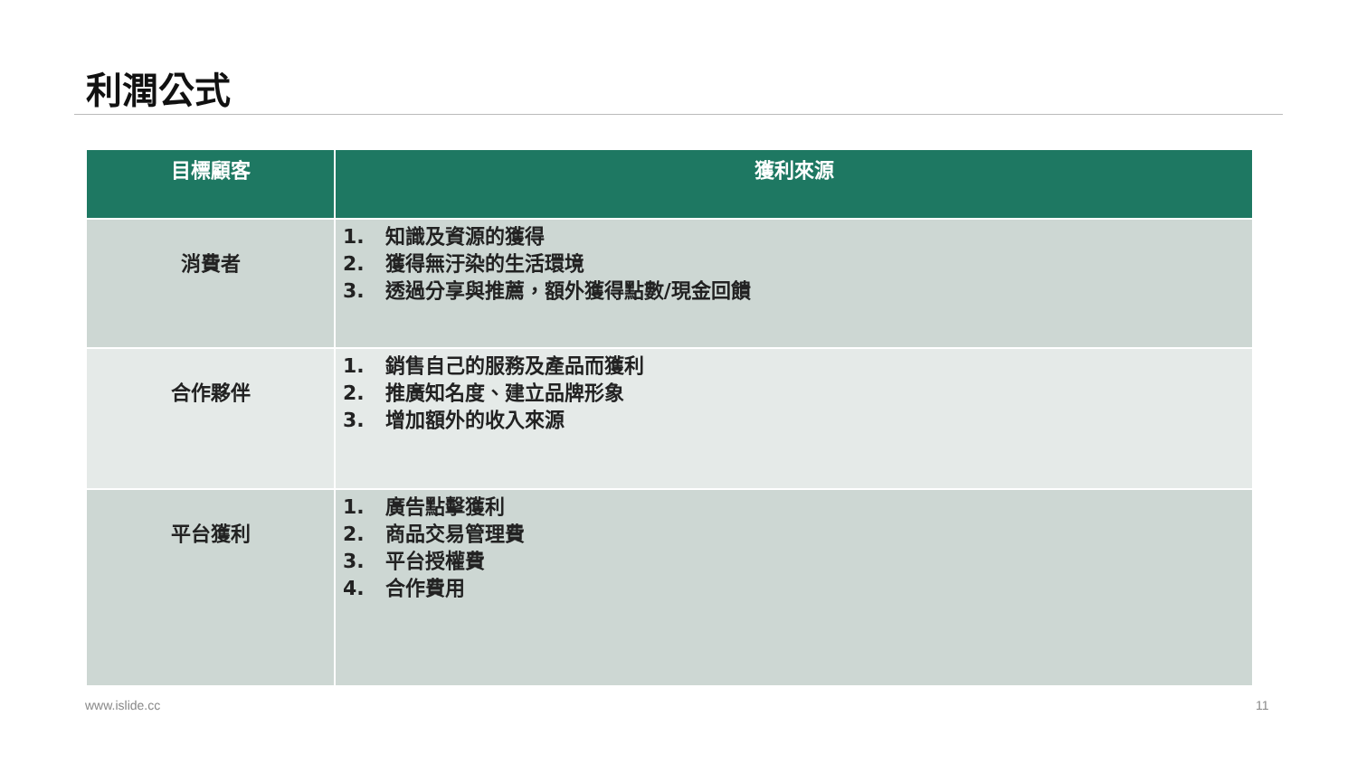利潤公式
| 目標顧客 | 獲利來源 |
| --- | --- |
| 消費者 | 1. 知識及資源的獲得 2. 獲得無汙染的生活環境 3. 透過分享與推薦，額外獲得點數/現金回饋 |
| 合作夥伴 | 1. 銷售自己的服務及產品而獲利 2. 推廣知名度、建立品牌形象 3. 增加額外的收入來源 |
| 平台獲利 | 1. 廣告點擊獲利 2. 商品交易管理費 3. 平台授權費 4. 合作費用 |
www.islide.cc 11